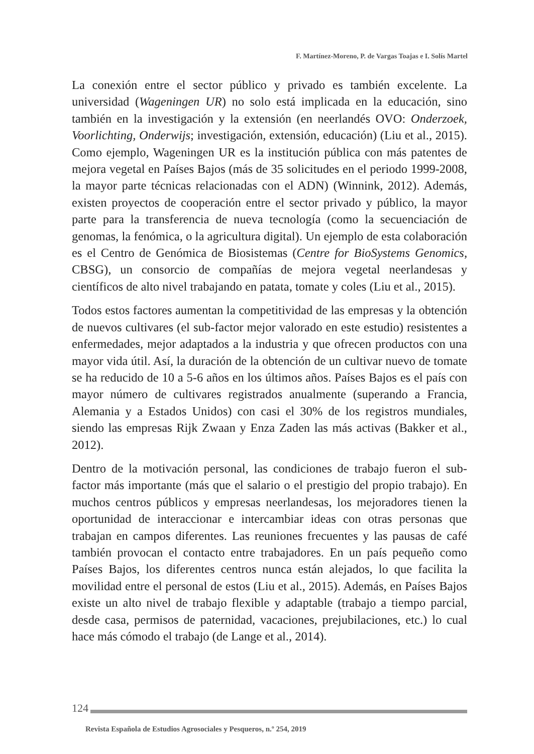F. Martínez-Moreno, P. de Vargas Toajas e I. Solís Martel
La conexión entre el sector público y privado es también excelente. La universidad (Wageningen UR) no solo está implicada en la educación, sino también en la investigación y la extensión (en neerlandés OVO: Onderzoek, Voorlichting, Onderwijs; investigación, extensión, educación) (Liu et al., 2015). Como ejemplo, Wageningen UR es la institución pública con más patentes de mejora vegetal en Países Bajos (más de 35 solicitudes en el periodo 1999-2008, la mayor parte técnicas relacionadas con el ADN) (Winnink, 2012). Además, existen proyectos de cooperación entre el sector privado y público, la mayor parte para la transferencia de nueva tecnología (como la secuenciación de genomas, la fenómica, o la agricultura digital). Un ejemplo de esta colaboración es el Centro de Genómica de Biosistemas (Centre for BioSystems Genomics, CBSG), un consorcio de compañías de mejora vegetal neerlandesas y científicos de alto nivel trabajando en patata, tomate y coles (Liu et al., 2015).
Todos estos factores aumentan la competitividad de las empresas y la obtención de nuevos cultivares (el sub-factor mejor valorado en este estudio) resistentes a enfermedades, mejor adaptados a la industria y que ofrecen productos con una mayor vida útil. Así, la duración de la obtención de un cultivar nuevo de tomate se ha reducido de 10 a 5-6 años en los últimos años. Países Bajos es el país con mayor número de cultivares registrados anualmente (superando a Francia, Alemania y a Estados Unidos) con casi el 30% de los registros mundiales, siendo las empresas Rijk Zwaan y Enza Zaden las más activas (Bakker et al., 2012).
Dentro de la motivación personal, las condiciones de trabajo fueron el sub-factor más importante (más que el salario o el prestigio del propio trabajo). En muchos centros públicos y empresas neerlandesas, los mejoradores tienen la oportunidad de interaccionar e intercambiar ideas con otras personas que trabajan en campos diferentes. Las reuniones frecuentes y las pausas de café también provocan el contacto entre trabajadores. En un país pequeño como Países Bajos, los diferentes centros nunca están alejados, lo que facilita la movilidad entre el personal de estos (Liu et al., 2015). Además, en Países Bajos existe un alto nivel de trabajo flexible y adaptable (trabajo a tiempo parcial, desde casa, permisos de paternidad, vacaciones, prejubilaciones, etc.) lo cual hace más cómodo el trabajo (de Lange et al., 2014).
124
Revista Española de Estudios Agrosociales y Pesqueros, n.º 254, 2019